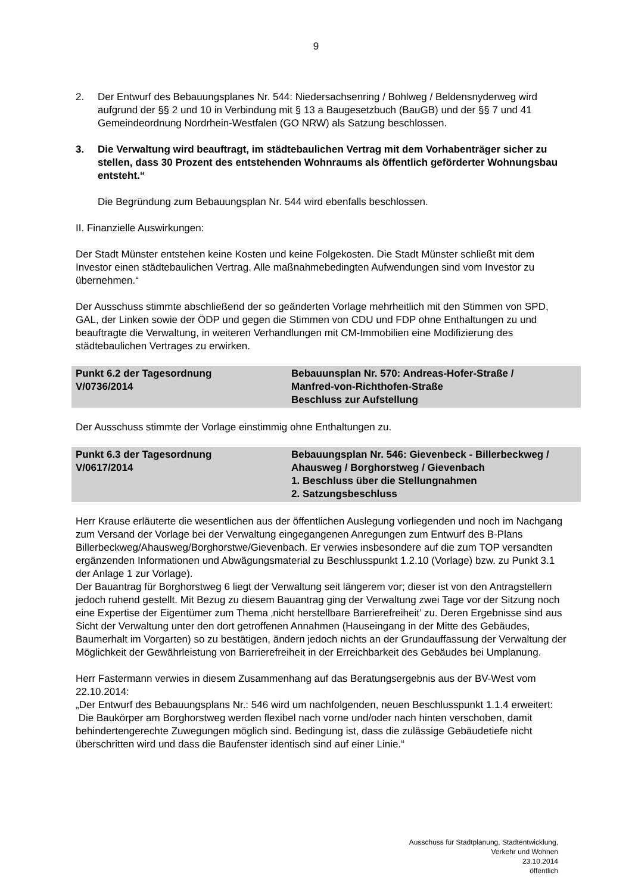9
2. Der Entwurf des Bebauungsplanes Nr. 544: Niedersachsenring / Bohlweg / Beldensnyderweg wird aufgrund der §§ 2 und 10 in Verbindung mit § 13 a Baugesetzbuch (BauGB) und der §§ 7 und 41 Gemeindeordnung Nordrhein-Westfalen (GO NRW) als Satzung beschlossen.
3. Die Verwaltung wird beauftragt, im städtebaulichen Vertrag mit dem Vorhabenträger sicher zu stellen, dass 30 Prozent des entstehenden Wohnraums als öffentlich geförderter Wohnungsbau entsteht.“
Die Begründung zum Bebauungsplan Nr. 544 wird ebenfalls beschlossen.
II. Finanzielle Auswirkungen:
Der Stadt Münster entstehen keine Kosten und keine Folgekosten. Die Stadt Münster schließt mit dem Investor einen städtebaulichen Vertrag. Alle maßnahmebedingten Aufwendungen sind vom Investor zu übernehmen.“
Der Ausschuss stimmte abschließend der so geänderten Vorlage mehrheitlich mit den Stimmen von SPD, GAL, der Linken sowie der ÖDP und gegen die Stimmen von CDU und FDP ohne Enthaltungen zu und beauftragte die Verwaltung, in weiteren Verhandlungen mit CM-Immobilien eine Modifizierung des städtebaulichen Vertrages zu erwirken.
Punkt 6.2 der Tagesordnung
V/0736/2014
Bebauunsplan Nr. 570: Andreas-Hofer-Straße /
Manfred-von-Richthofen-Straße
Beschluss zur Aufstellung
Der Ausschuss stimmte der Vorlage einstimmig ohne Enthaltungen zu.
Punkt 6.3 der Tagesordnung
V/0617/2014
Bebauungsplan Nr. 546: Gievenbeck - Billerbeckweg / Ahausweg / Borghorstweg / Gievenbach
1. Beschluss über die Stellungnahmen
2. Satzungsbeschluss
Herr Krause erläuterte die wesentlichen aus der öffentlichen Auslegung vorliegenden und noch im Nachgang zum Versand der Vorlage bei der Verwaltung eingegangenen Anregungen zum Entwurf des B-Plans Billerbeckweg/Ahausweg/Borghorstwe/Gievenbach. Er verwies insbesondere auf die zum TOP versandten ergänzenden Informationen und Abwägungsmaterial zu Beschlusspunkt 1.2.10 (Vorlage) bzw. zu Punkt 3.1 der Anlage 1 zur Vorlage).
Der Bauantrag für Borghorstweg 6 liegt der Verwaltung seit längerem vor; dieser ist von den Antragstellern jedoch ruhend gestellt. Mit Bezug zu diesem Bauantrag ging der Verwaltung zwei Tage vor der Sitzung noch eine Expertise der Eigentümer zum Thema ‚nicht herstellbare Barrierefreiheit’ zu. Deren Ergebnisse sind aus Sicht der Verwaltung unter den dort getroffenen Annahmen (Hauseingang in der Mitte des Gebäudes, Baumerhalt im Vorgarten) so zu bestätigen, ändern jedoch nichts an der Grundauffassung der Verwaltung der Möglichkeit der Gewährleistung von Barrierefreiheit in der Erreichbarkeit des Gebäudes bei Umplanung.
Herr Fastermann verwies in diesem Zusammenhang auf das Beratungsergebnis aus der BV-West vom 22.10.2014:
„Der Entwurf des Bebauungsplans Nr.: 546 wird um nachfolgenden, neuen Beschlusspunkt 1.1.4 erweitert:
Die Baukörper am Borghorstweg werden flexibel nach vorne und/oder nach hinten verschoben, damit behindertengerechte Zuwegungen möglich sind. Bedingung ist, dass die zulässige Gebäudetiefe nicht überschritten wird und dass die Baufenster identisch sind auf einer Linie.“
Ausschuss für Stadtplanung, Stadtentwicklung,
Verkehr und Wohnen
23.10.2014
öffentlich